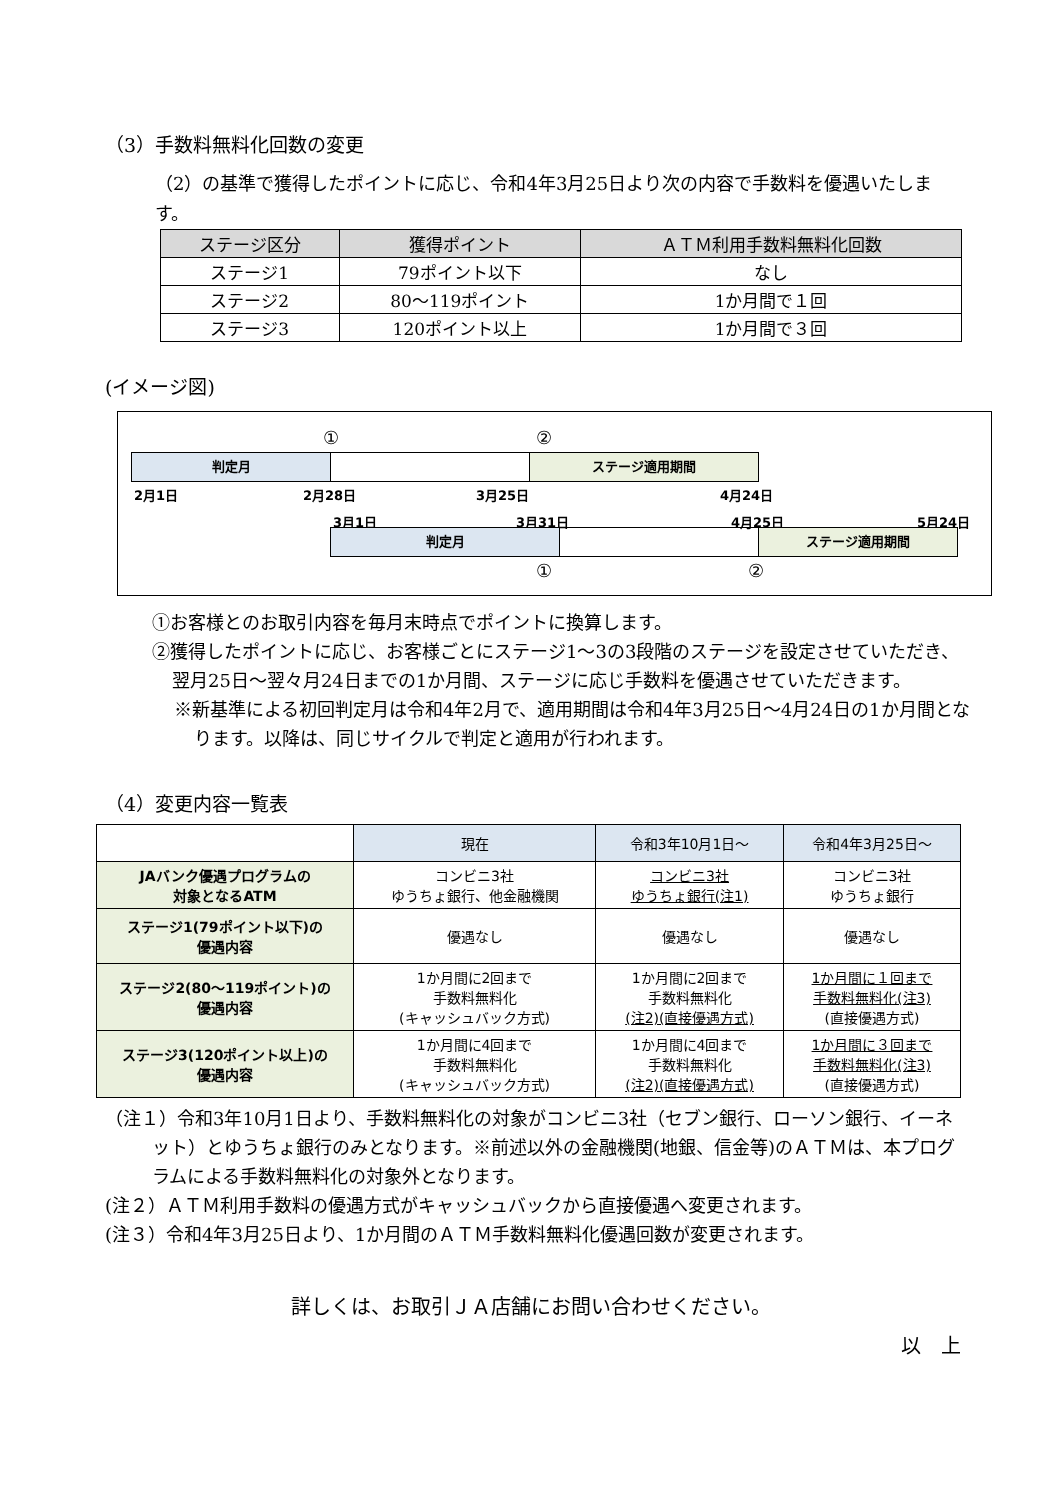（3）手数料無料化回数の変更
（2）の基準で獲得したポイントに応じ、令和4年3月25日より次の内容で手数料を優遇いたします。
| ステージ区分 | 獲得ポイント | ＡＴＭ利用手数料無料化回数 |
| --- | --- | --- |
| ステージ1 | 79ポイント以下 | なし |
| ステージ2 | 80～119ポイント | 1か月間で１回 |
| ステージ3 | 120ポイント以上 | 1か月間で３回 |
(イメージ図)
① ②
判定月 ステージ適用期間
2月1日 2月28日 3月25日 4月24日
3月1日 3月31日 4月25日 5月24日
判定月 ステージ適用期間
① ②
①お客様とのお取引内容を毎月末時点でポイントに換算します。
②獲得したポイントに応じ、お客様ごとにステージ1～3の3段階のステージを設定させていただき、翌月25日～翌々月24日までの1か月間、ステージに応じ手数料を優遇させていただきます。
※新基準による初回判定月は令和4年2月で、適用期間は令和4年3月25日～4月24日の1か月間となります。以降は、同じサイクルで判定と適用が行われます。
（4）変更内容一覧表
| | 現在 | 令和3年10月1日～ | 令和4年3月25日～ |
| --- | --- | --- | --- |
| JAバンク優遇プログラムの 対象となるATM | コンビニ3社 ゆうちょ銀行、他金融機関 | コンビニ3社 ゆうちょ銀行(注1) | コンビニ3社 ゆうちょ銀行 |
| ステージ1(79ポイント以下)の 優遇内容 | 優遇なし | 優遇なし | 優遇なし |
| ステージ2(80～119ポイント)の 優遇内容 | 1か月間に2回まで 手数料無料化 (キャッシュバック方式) | 1か月間に2回まで 手数料無料化 (注2)(直接優遇方式) | 1か月間に１回まで 手数料無料化(注3) (直接優遇方式) |
| ステージ3(120ポイント以上)の 優遇内容 | 1か月間に4回まで 手数料無料化 (キャッシュバック方式) | 1か月間に4回まで 手数料無料化 (注2)(直接優遇方式) | 1か月間に３回まで 手数料無料化(注3) (直接優遇方式) |
（注１）令和3年10月1日より、手数料無料化の対象がコンビニ3社（セブン銀行、ローソン銀行、イーネット）とゆうちょ銀行のみとなります。※前述以外の金融機関(地銀、信金等)のＡＴＭは、本プログラムによる手数料無料化の対象外となります。
(注２）ＡＴＭ利用手数料の優遇方式がキャッシュバックから直接優遇へ変更されます。
(注３）令和4年3月25日より、1か月間のＡＴＭ手数料無料化優遇回数が変更されます。
詳しくは、お取引ＪＡ店舗にお問い合わせください。
以　上